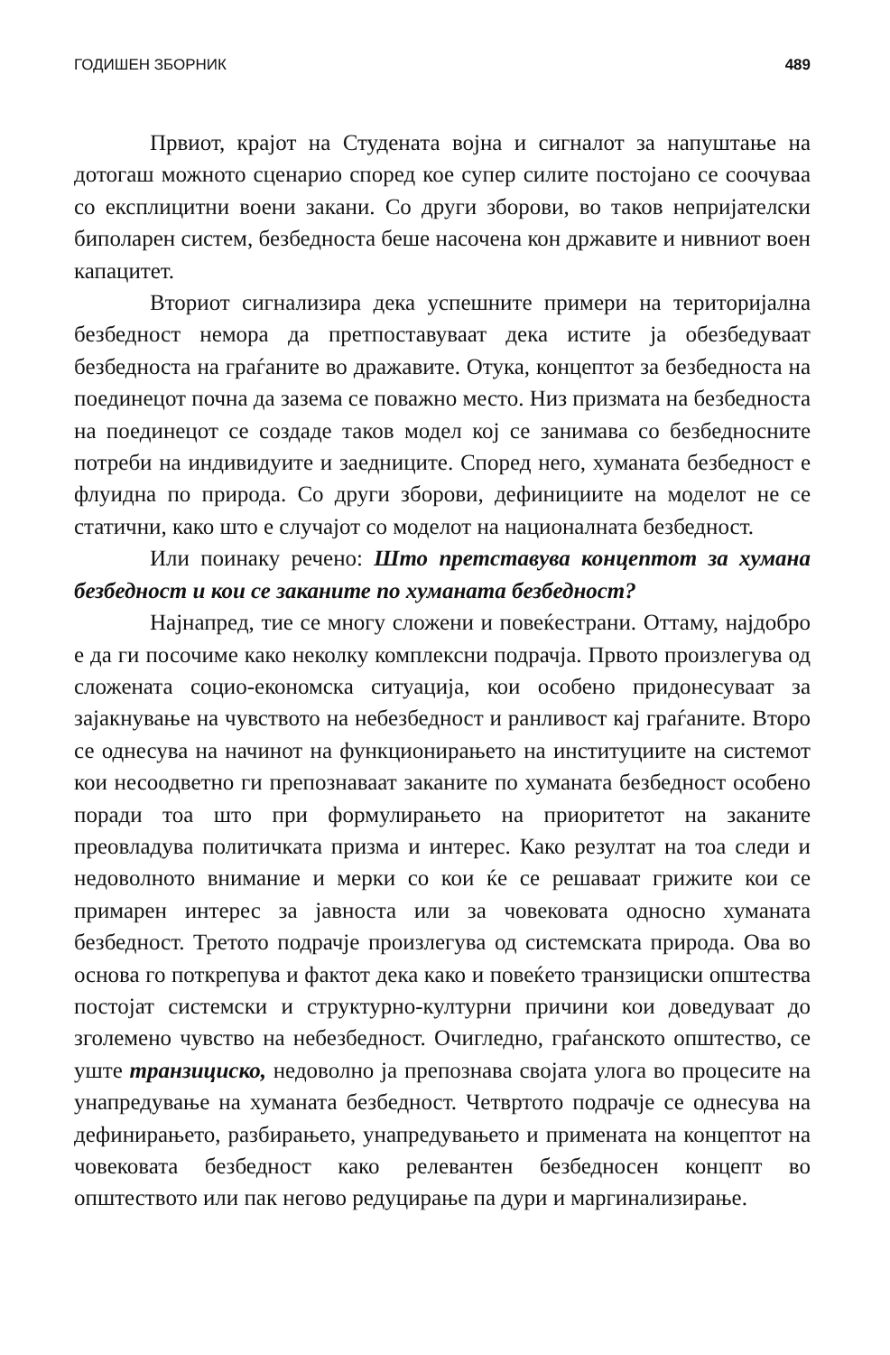ГОДИШЕН ЗБОРНИК 489
Првиот, крајот на Студената војна и сигналот за напуштање на дотогаш можното сценарио според кое супер силите постојано се соочуваа со експлицитни воени закани. Со други зборови, во таков непријателски биполарен систем, безбедноста беше насочена кон државите и нивниот воен капацитет.
Вториот сигнализира дека успешните примери на територијална безбедност немора да претпоставуваат дека истите ја обезбедуваат безбедноста на граѓаните во дражавите. Отука, концептот за безбедноста на поединецот почна да зазема се поважно место. Низ призмата на безбедноста на поединецот се создаде таков модел кој се занимава со безбедносните потреби на индивидуите и заедниците. Според него, хуманата безбедност е флуидна по природа. Со други зборови, дефинициите на моделот не се статични, како што е случајот со моделот на националната безбедност.
Или поинаку речено: Што претставува концептот за хумана безбедност и кои се заканите по хуманата безбедност?
Најнапред, тие се многу сложени и повеќестрани. Оттаму, најдобро е да ги посочиме како неколку комплексни подрачја. Првото произлегува од сложената социо-економска ситуација, кои особено придонесуваат за зајакнување на чувството на небезбедност и ранливост кај граѓаните. Второ се однесува на начинот на функционирањето на институциите на системот кои несоодветно ги препознаваат заканите по хуманата безбедност особено поради тоа што при формулирањето на приоритетот на заканите преовладува политичката призма и интерес. Како резултат на тоа следи и недоволното внимание и мерки со кои ќе се решаваат грижите кои се примарен интерес за јавноста или за човековата односно хуманата безбедност. Третото подрачје произлегува од системската природа. Ова во основа го поткрепува и фактот дека како и повеќето транзициски општества постојат системски и структурно-културни причини кои доведуваат до зголемено чувство на небезбедност. Очигледно, граѓанското општество, се уште транзициско, недоволно ја препознава својата улога во процесите на унапредување на хуманата безбедност. Четвртото подрачје се однесува на дефинирањето, разбирањето, унапредувањето и примената на концептот на човековата безбедност како релевантен безбедносен концепт во општеството или пак негово редуцирање па дури и маргинализирање.